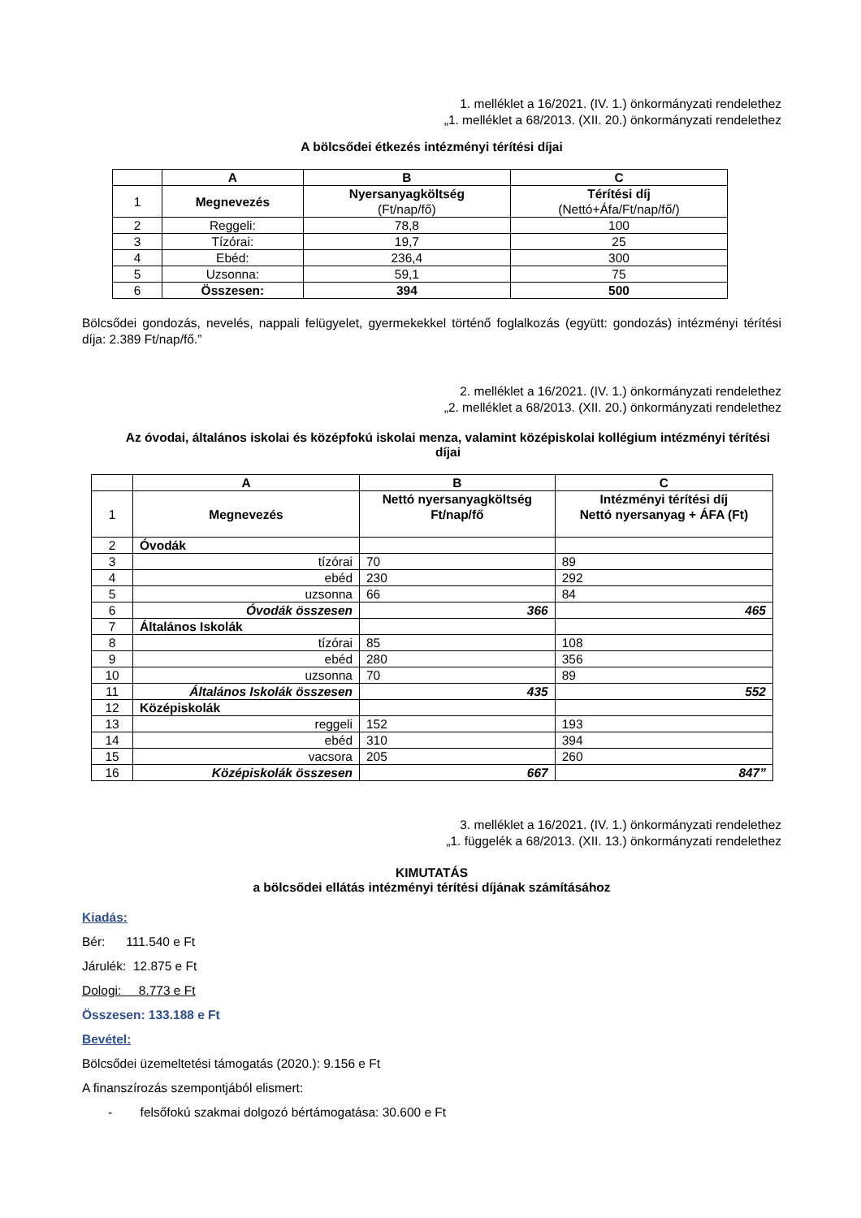1. melléklet a 16/2021. (IV. 1.) önkormányzati rendelethez
„1. melléklet a 68/2013. (XII. 20.) önkormányzati rendelethez
A bölcsődei étkezés intézményi térítési díjai
| | A | B | C |
| --- | --- | --- | --- |
| 1 | Megnevezés | Nyersanyagköltség (Ft/nap/fő) | Térítési díj (Nettó+Áfa/Ft/nap/fő/) |
| 2 | Reggeli: | 78,8 | 100 |
| 3 | Tízórai: | 19,7 | 25 |
| 4 | Ebéd: | 236,4 | 300 |
| 5 | Uzsonna: | 59,1 | 75 |
| 6 | Összesen: | 394 | 500 |
Bölcsődei gondozás, nevelés, nappali felügyelet, gyermekekkel történő foglalkozás (együtt: gondozás) intézményi térítési díja: 2.389 Ft/nap/fő.”
2. melléklet a 16/2021. (IV. 1.) önkormányzati rendelethez
„2. melléklet a 68/2013. (XII. 20.) önkormányzati rendelethez
Az óvodai, általános iskolai és középfokú iskolai menza, valamint középiskolai kollégium intézményi térítési díjai
| | A | B | C |
| --- | --- | --- | --- |
| 1 | Megnevezés | Nettó nyersanyagköltség Ft/nap/fő | Intézményi térítési díj Nettó nyersanyag + ÁFA (Ft) |
| 2 | Óvodák | | |
| 3 | tízórai | 70 | 89 |
| 4 | ebéd | 230 | 292 |
| 5 | uzsonna | 66 | 84 |
| 6 | Óvodák összesen | 366 | 465 |
| 7 | Általános Iskolák | | |
| 8 | tízórai | 85 | 108 |
| 9 | ebéd | 280 | 356 |
| 10 | uzsonna | 70 | 89 |
| 11 | Általános Iskolák összesen | 435 | 552 |
| 12 | Középiskolák | | |
| 13 | reggeli | 152 | 193 |
| 14 | ebéd | 310 | 394 |
| 15 | vacsora | 205 | 260 |
| 16 | Középiskolák összesen | 667 | 847” |
3. melléklet a 16/2021. (IV. 1.) önkormányzati rendelethez
„1. függelék a 68/2013. (XII. 13.) önkormányzati rendelethez
KIMUTATÁS
a bölcsődei ellátás intézményi térítési díjának számításához
Kiadás:
Bér: 111.540 e Ft
Járulék: 12.875 e Ft
Dologi: 8.773 e Ft
Összesen: 133.188 e Ft
Bevétel:
Bölcsődei üzemeltetési támogatás (2020.): 9.156 e Ft
A finanszírozás szempontjából elismert:
- felsőfokú szakmai dolgozó bértámogatása: 30.600 e Ft